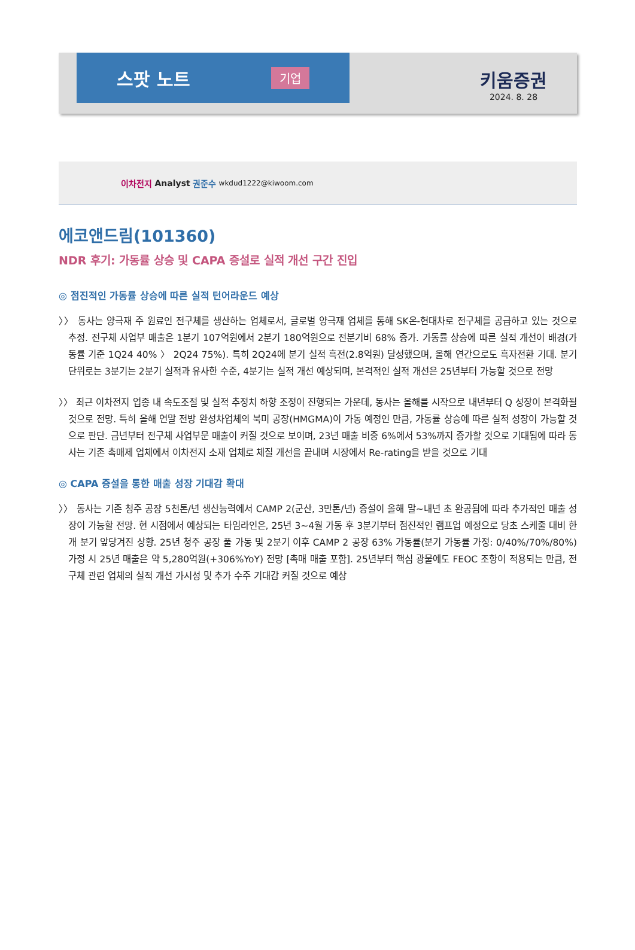스팟 노트 기업
키움증권
2024. 8. 28
이차전지 Analyst 권준수 wkdud1222@kiwoom.com
에코앤드림(101360)
NDR 후기: 가동률 상승 및 CAPA 증설로 실적 개선 구간 진입
◎ 점진적인 가동률 상승에 따른 실적 턴어라운드 예상
〉〉 동사는 양극재 주 원료인 전구체를 생산하는 업체로서, 글로벌 양극재 업체를 통해 SK온-현대차로 전구체를 공급하고 있는 것으로 추정. 전구체 사업부 매출은 1분기 107억원에서 2분기 180억원으로 전분기비 68% 증가. 가동률 상승에 따른 실적 개선이 배경(가동률 기준 1Q24 40% 〉 2Q24 75%). 특히 2Q24에 분기 실적 흑전(2.8억원) 달성했으며, 올해 연간으로도 흑자전환 기대. 분기 단위로는 3분기는 2분기 실적과 유사한 수준, 4분기는 실적 개선 예상되며, 본격적인 실적 개선은 25년부터 가능할 것으로 전망
〉〉 최근 이차전지 업종 내 속도조절 및 실적 추정치 하향 조정이 진행되는 가운데, 동사는 올해를 시작으로 내년부터 Q 성장이 본격화될 것으로 전망. 특히 올해 연말 전방 완성차업체의 북미 공장(HMGMA)이 가동 예정인 만큼, 가동률 상승에 따른 실적 성장이 가능할 것으로 판단. 금년부터 전구체 사업부문 매출이 커질 것으로 보이며, 23년 매출 비중 6%에서 53%까지 증가할 것으로 기대됨에 따라 동사는 기존 촉매제 업체에서 이차전지 소재 업체로 체질 개선을 끝내며 시장에서 Re-rating을 받을 것으로 기대
◎ CAPA 증설을 통한 매출 성장 기대감 확대
〉〉 동사는 기존 청주 공장 5천톤/년 생산능력에서 CAMP 2(군산, 3만톤/년) 증설이 올해 말~내년 초 완공됨에 따라 추가적인 매출 성장이 가능할 전망. 현 시점에서 예상되는 타임라인은, 25년 3~4월 가동 후 3분기부터 점진적인 램프업 예정으로 당초 스케줄 대비 한 개 분기 앞당겨진 상황. 25년 청주 공장 풀 가동 및 2분기 이후 CAMP 2 공장 63% 가동률(분기 가동률 가정: 0/40%/70%/80%) 가정 시 25년 매출은 약 5,280억원(+306%YoY) 전망 [촉매 매출 포함]. 25년부터 핵심 광물에도 FEOC 조항이 적용되는 만큼, 전구체 관련 업체의 실적 개선 가시성 및 추가 수주 기대감 커질 것으로 예상